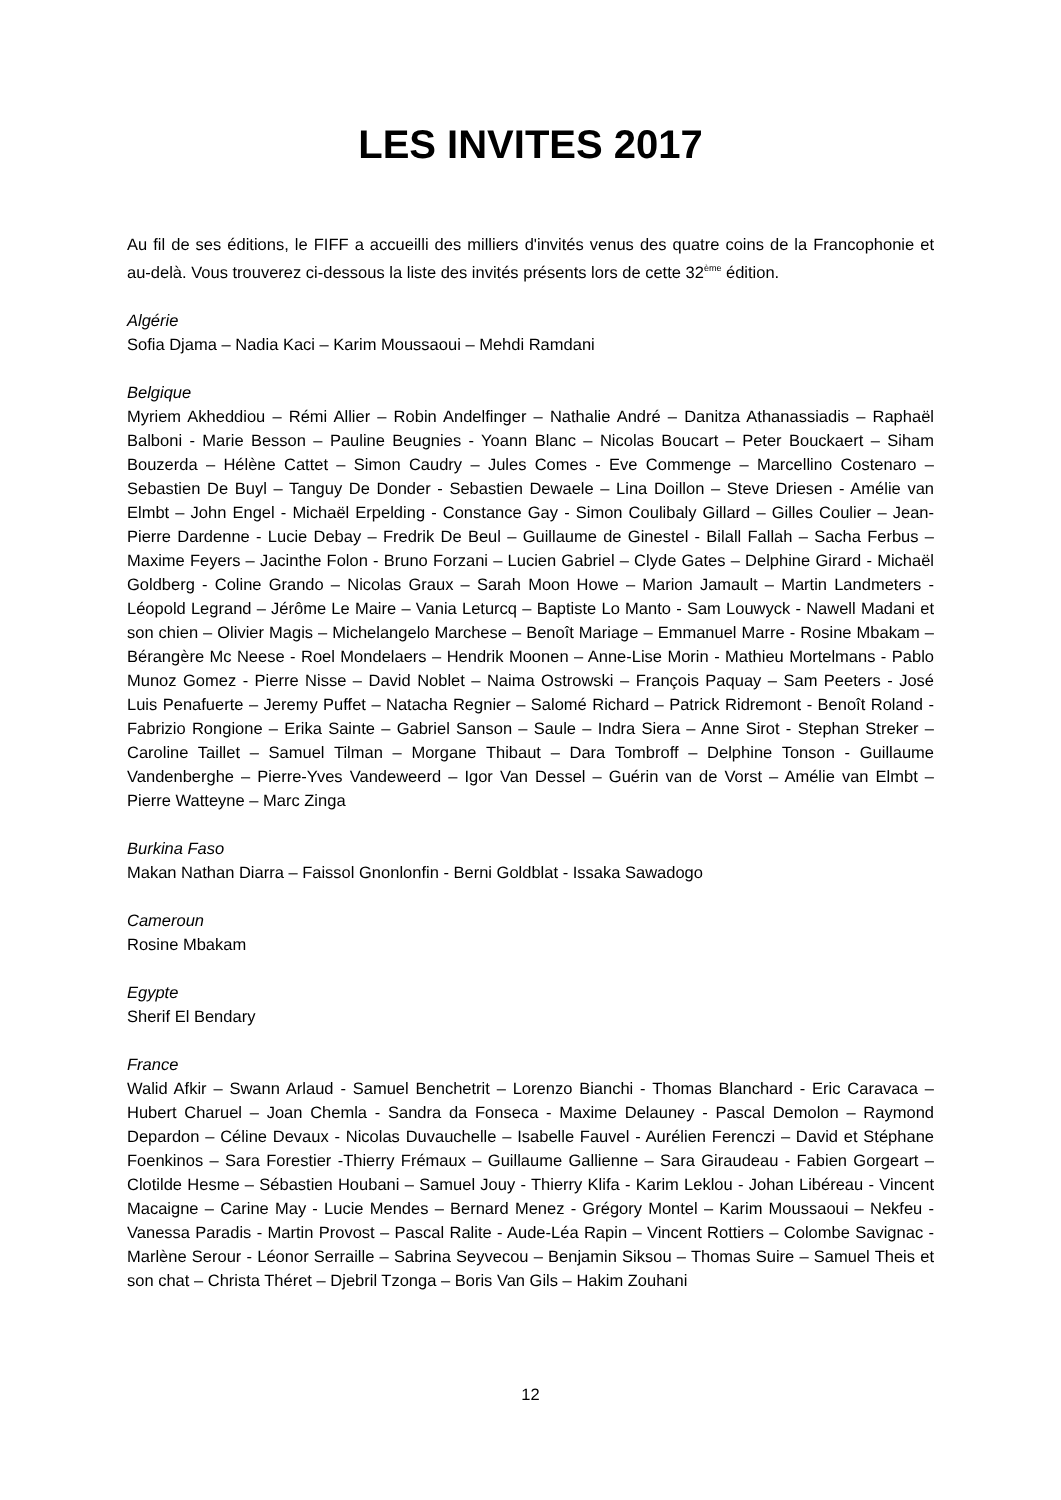LES INVITES 2017
Au fil de ses éditions, le FIFF a accueilli des milliers d'invités venus des quatre coins de la Francophonie et au-delà. Vous trouverez ci-dessous la liste des invités présents lors de cette 32<sup>ème</sup> édition.
Algérie
Sofia Djama – Nadia Kaci – Karim Moussaoui – Mehdi Ramdani
Belgique
Myriem Akheddiou – Rémi Allier – Robin Andelfinger – Nathalie André – Danitza Athanassiadis – Raphaël Balboni - Marie Besson – Pauline Beugnies - Yoann Blanc – Nicolas Boucart – Peter Bouckaert – Siham Bouzerda – Hélène Cattet – Simon Caudry – Jules Comes - Eve Commenge – Marcellino Costenaro – Sebastien De Buyl – Tanguy De Donder - Sebastien Dewaele – Lina Doillon – Steve Driesen - Amélie van Elmbt – John Engel - Michaël Erpelding - Constance Gay - Simon Coulibaly Gillard – Gilles Coulier – Jean-Pierre Dardenne - Lucie Debay – Fredrik De Beul – Guillaume de Ginestel - Bilall Fallah – Sacha Ferbus – Maxime Feyers – Jacinthe Folon - Bruno Forzani – Lucien Gabriel – Clyde Gates – Delphine Girard - Michaël Goldberg - Coline Grando – Nicolas Graux – Sarah Moon Howe – Marion Jamault – Martin Landmeters - Léopold Legrand – Jérôme Le Maire – Vania Leturcq – Baptiste Lo Manto - Sam Louwyck - Nawell Madani et son chien – Olivier Magis – Michelangelo Marchese – Benoît Mariage – Emmanuel Marre - Rosine Mbakam – Bérangère Mc Neese - Roel Mondelaers – Hendrik Moonen – Anne-Lise Morin - Mathieu Mortelmans - Pablo Munoz Gomez - Pierre Nisse – David Noblet – Naima Ostrowski – François Paquay – Sam Peeters - José Luis Penafuerte – Jeremy Puffet – Natacha Regnier – Salomé Richard – Patrick Ridremont - Benoît Roland - Fabrizio Rongione – Erika Sainte – Gabriel Sanson – Saule – Indra Siera – Anne Sirot - Stephan Streker – Caroline Taillet – Samuel Tilman – Morgane Thibaut – Dara Tombroff – Delphine Tonson - Guillaume Vandenberghe – Pierre-Yves Vandeweerd – Igor Van Dessel – Guérin van de Vorst – Amélie van Elmbt – Pierre Watteyne – Marc Zinga
Burkina Faso
Makan Nathan Diarra – Faissol Gnonlonfin - Berni Goldblat - Issaka Sawadogo
Cameroun
Rosine Mbakam
Egypte
Sherif El Bendary
France
Walid Afkir – Swann Arlaud - Samuel Benchetrit – Lorenzo Bianchi - Thomas Blanchard - Eric Caravaca – Hubert Charuel – Joan Chemla - Sandra da Fonseca - Maxime Delauney - Pascal Demolon – Raymond Depardon – Céline Devaux - Nicolas Duvauchelle – Isabelle Fauvel - Aurélien Ferenczi – David et Stéphane Foenkinos – Sara Forestier -Thierry Frémaux – Guillaume Gallienne – Sara Giraudeau - Fabien Gorgeart – Clotilde Hesme – Sébastien Houbani – Samuel Jouy - Thierry Klifa - Karim Leklou - Johan Libéreau - Vincent Macaigne – Carine May - Lucie Mendes – Bernard Menez - Grégory Montel – Karim Moussaoui – Nekfeu - Vanessa Paradis - Martin Provost – Pascal Ralite - Aude-Léa Rapin – Vincent Rottiers – Colombe Savignac - Marlène Serour - Léonor Serraille – Sabrina Seyvecou – Benjamin Siksou – Thomas Suire – Samuel Theis et son chat – Christa Théret – Djebril Tzonga – Boris Van Gils – Hakim Zouhani
12